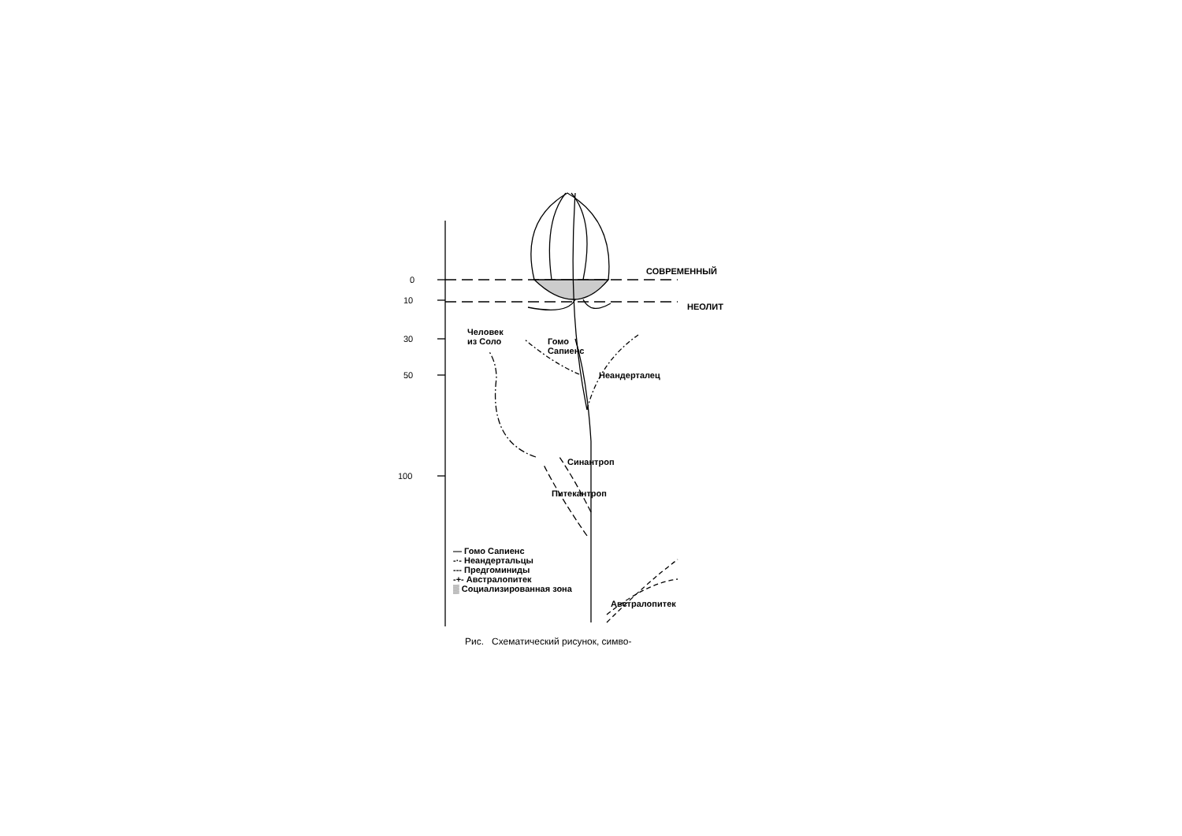0
10
30
50
100
СОВРЕМЕННЫЙ
НЕОЛИТ
Человек
из Соло
Гомо
Сапиенс
Неандерталец
Синантроп
Питекантроп
— Гомо Сапиенс
-·- Неандертальцы
--- Предгоминиды
-+- Австралопитек
▒ Социализированная зона
Австралопитек
Рис. Схематический рисунок, симво-